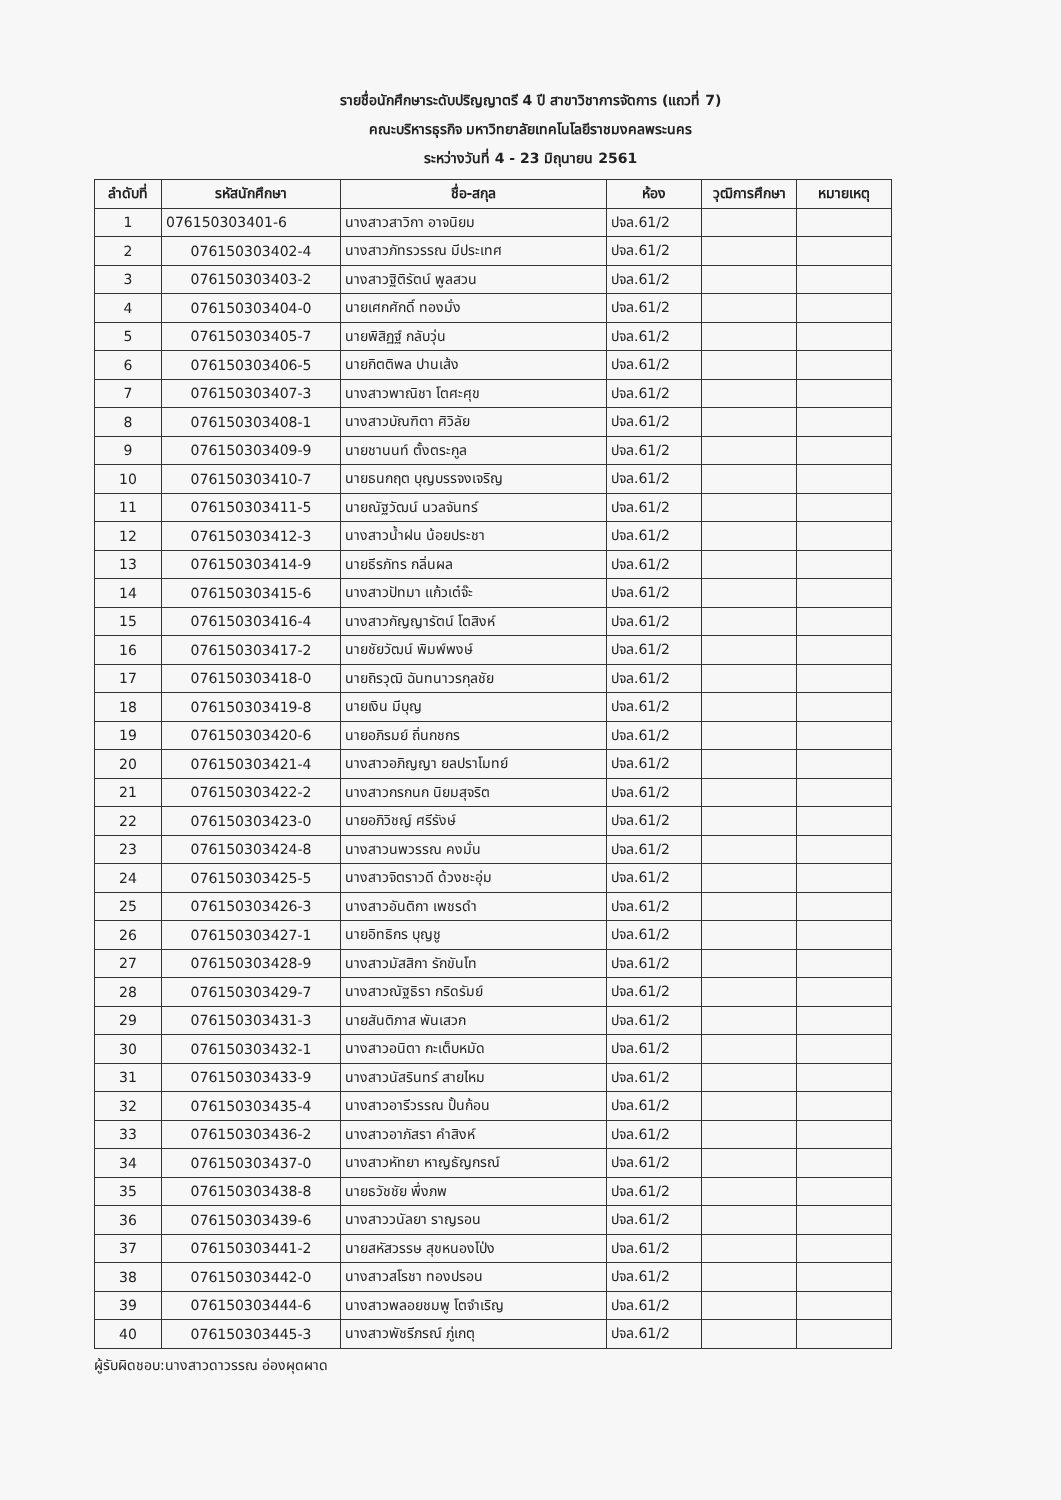รายชื่อนักศึกษาระดับปริญญาตรี 4 ปี สาขาวิชาการจัดการ (แถวที่ 7)
คณะบริหารธุรกิจ มหาวิทยาลัยเทคโนโลยีราชมงคลพระนคร
ระหว่างวันที่ 4 - 23 มิถุนายน 2561
| ลำดับที่ | รหัสนักศึกษา | ชื่อ-สกุล | ห้อง | วุฒิการศึกษา | หมายเหตุ |
| --- | --- | --- | --- | --- | --- |
| 1 | 076150303401-6 | นางสาวสาวิกา อาจนิยม | ปจล.61/2 | | |
| 2 | 076150303402-4 | นางสาวภัทรวรรณ มีประเทศ | ปจล.61/2 | | |
| 3 | 076150303403-2 | นางสาวฐิติรัตน์ พูลสวน | ปจล.61/2 | | |
| 4 | 076150303404-0 | นายเศกศักดิ์ ทองมั่ง | ปจล.61/2 | | |
| 5 | 076150303405-7 | นายพิสิฏฐ์ กลับวุ่น | ปจล.61/2 | | |
| 6 | 076150303406-5 | นายกิตติพล ปานเส้ง | ปจล.61/2 | | |
| 7 | 076150303407-3 | นางสาวพาณิชา โตศะศุข | ปจล.61/2 | | |
| 8 | 076150303408-1 | นางสาวบัณฑิตา ศิวิลัย | ปจล.61/2 | | |
| 9 | 076150303409-9 | นายชานนท์ ตั้งตระกูล | ปจล.61/2 | | |
| 10 | 076150303410-7 | นายธนกฤต บุญบรรจงเจริญ | ปจล.61/2 | | |
| 11 | 076150303411-5 | นายณัฐวัฒน์ นวลจันทร์ | ปจล.61/2 | | |
| 12 | 076150303412-3 | นางสาวน้ำฝน น้อยประชา | ปจล.61/2 | | |
| 13 | 076150303414-9 | นายธีรภัทร กลิ่นผล | ปจล.61/2 | | |
| 14 | 076150303415-6 | นางสาวปัทมา แก้วเต๋จ๊ะ | ปจล.61/2 | | |
| 15 | 076150303416-4 | นางสาวกัญญารัตน์ โตสิงห์ | ปจล.61/2 | | |
| 16 | 076150303417-2 | นายชัยวัฒน์ พิมพ์พงษ์ | ปจล.61/2 | | |
| 17 | 076150303418-0 | นายถิรวุฒิ ฉันทนาวรกุลชัย | ปจล.61/2 | | |
| 18 | 076150303419-8 | นายเงิน มีบุญ | ปจล.61/2 | | |
| 19 | 076150303420-6 | นายอภิรมย์ ถิ่นกชกร | ปจล.61/2 | | |
| 20 | 076150303421-4 | นางสาวอภิญญา ยลปราโมทย์ | ปจล.61/2 | | |
| 21 | 076150303422-2 | นางสาวกรกนก นิยมสุจริต | ปจล.61/2 | | |
| 22 | 076150303423-0 | นายอภิวิชญ์ ศรีรังษ์ | ปจล.61/2 | | |
| 23 | 076150303424-8 | นางสาวนพวรรณ คงมั่น | ปจล.61/2 | | |
| 24 | 076150303425-5 | นางสาวจิตราวดี ด้วงชะอุ่ม | ปจล.61/2 | | |
| 25 | 076150303426-3 | นางสาวอันติกา เพชรดำ | ปจล.61/2 | | |
| 26 | 076150303427-1 | นายอิทธิกร บุญชู | ปจล.61/2 | | |
| 27 | 076150303428-9 | นางสาวมัสสิกา รักขันโท | ปจล.61/2 | | |
| 28 | 076150303429-7 | นางสาวณัฐธิรา กริดรัมย์ | ปจล.61/2 | | |
| 29 | 076150303431-3 | นายสันติภาส พันเสวก | ปจล.61/2 | | |
| 30 | 076150303432-1 | นางสาวอนิตา กะเต็บหมัด | ปจล.61/2 | | |
| 31 | 076150303433-9 | นางสาวนัสรินทร์ สายไหม | ปจล.61/2 | | |
| 32 | 076150303435-4 | นางสาวอารีวรรณ ปั้นก้อน | ปจล.61/2 | | |
| 33 | 076150303436-2 | นางสาวอาภัสรา คำสิงห์ | ปจล.61/2 | | |
| 34 | 076150303437-0 | นางสาวหัทยา หาญธัญกรณ์ | ปจล.61/2 | | |
| 35 | 076150303438-8 | นายธวัชชัย พึ่งภพ | ปจล.61/2 | | |
| 36 | 076150303439-6 | นางสาววนัลยา ราญรอน | ปจล.61/2 | | |
| 37 | 076150303441-2 | นายสหัสวรรษ สุขหนองโป่ง | ปจล.61/2 | | |
| 38 | 076150303442-0 | นางสาวสโรชา ทองปรอน | ปจล.61/2 | | |
| 39 | 076150303444-6 | นางสาวพลอยชมพู โตจำเริญ | ปจล.61/2 | | |
| 40 | 076150303445-3 | นางสาวพัชรีภรณ์ ภู่เกตุ | ปจล.61/2 | | |
ผู้รับผิดชอบ:นางสาวดาวรรณ อ่องผุดผาด